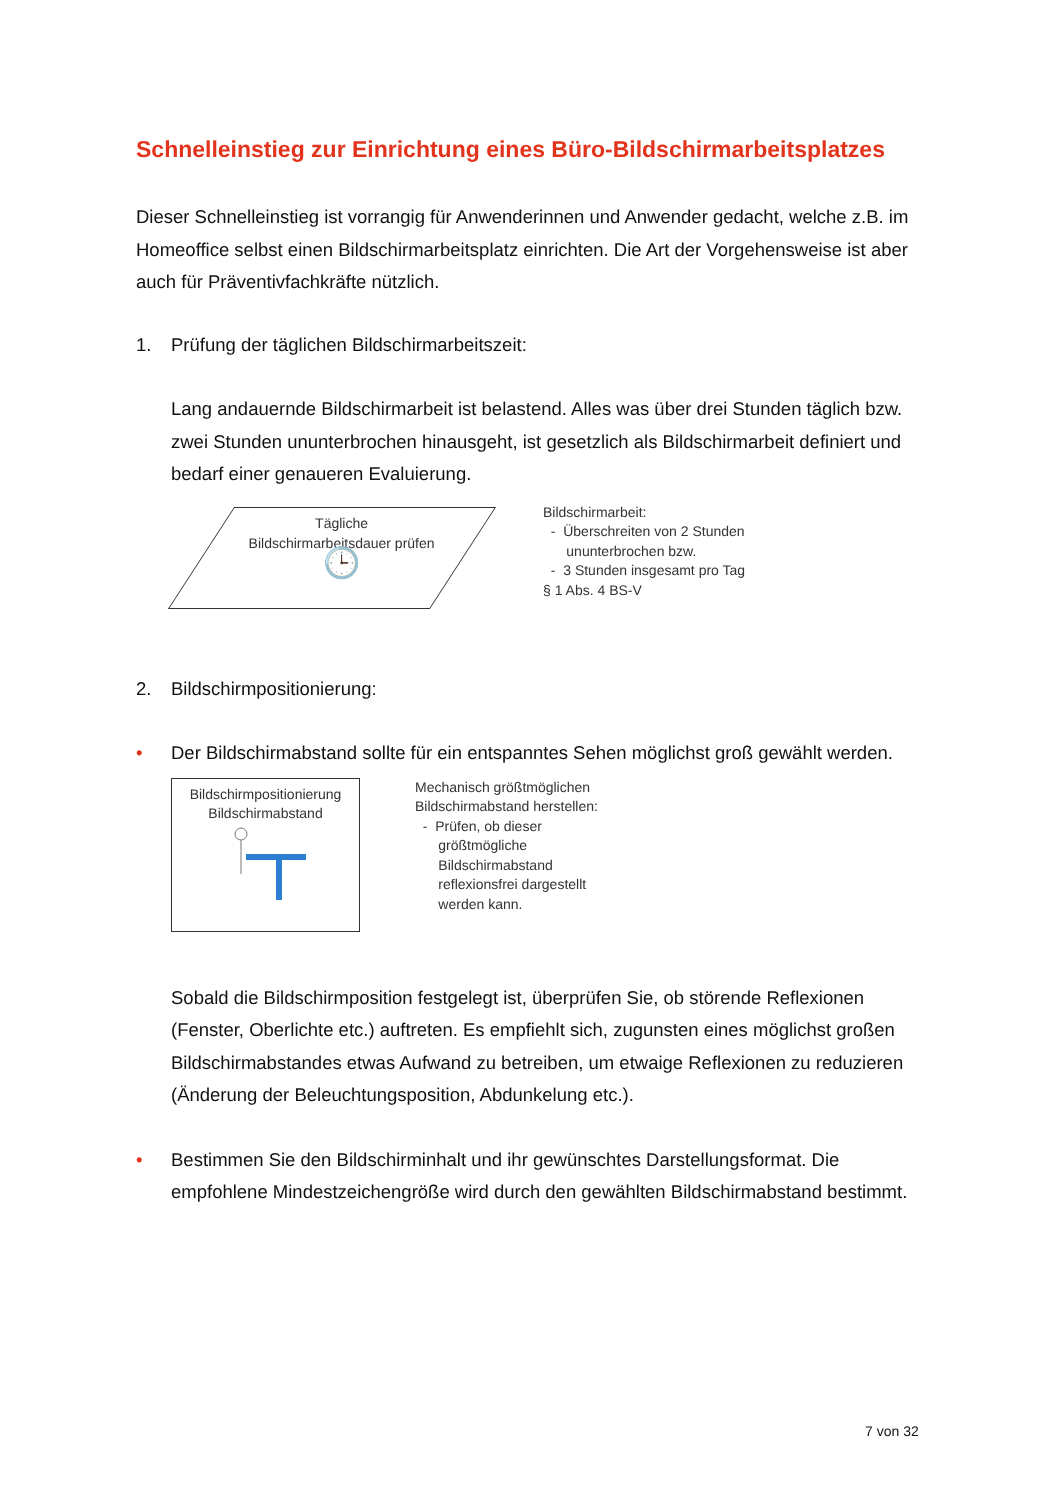Schnelleinstieg zur Einrichtung eines Büro-Bildschirmarbeitsplatzes
Dieser Schnelleinstieg ist vorrangig für Anwenderinnen und Anwender gedacht, welche z.B. im Homeoffice selbst einen Bildschirmarbeitsplatz einrichten. Die Art der Vorgehensweise ist aber auch für Präventivfachkräfte nützlich.
1. Prüfung der täglichen Bildschirmarbeitszeit:
Lang andauernde Bildschirmarbeit ist belastend. Alles was über drei Stunden täglich bzw. zwei Stunden ununterbrochen hinausgeht, ist gesetzlich als Bildschirmarbeit definiert und bedarf einer genaueren Evaluierung.
Tägliche
Bildschirmarbeitsdauer prüfen
🕒
Bildschirmarbeit:
- Überschreiten von 2 Stunden
ununterbrochen bzw.
- 3 Stunden insgesamt pro Tag
§ 1 Abs. 4 BS-V
2. Bildschirmpositionierung:
• Der Bildschirmabstand sollte für ein entspanntes Sehen möglichst groß gewählt werden.
Bildschirmpositionierung
Bildschirmabstand
Mechanisch größtmöglichen
Bildschirmabstand herstellen:
- Prüfen, ob dieser
größtmögliche
Bildschirmabstand
reflexionsfrei dargestellt
werden kann.
Sobald die Bildschirmposition festgelegt ist, überprüfen Sie, ob störende Reflexionen (Fenster, Oberlichte etc.) auftreten. Es empfiehlt sich, zugunsten eines möglichst großen Bildschirmabstandes etwas Aufwand zu betreiben, um etwaige Reflexionen zu reduzieren (Änderung der Beleuchtungsposition, Abdunkelung etc.).
• Bestimmen Sie den Bildschirminhalt und ihr gewünschtes Darstellungsformat. Die empfohlene Mindestzeichengröße wird durch den gewählten Bildschirmabstand bestimmt.
7 von 32